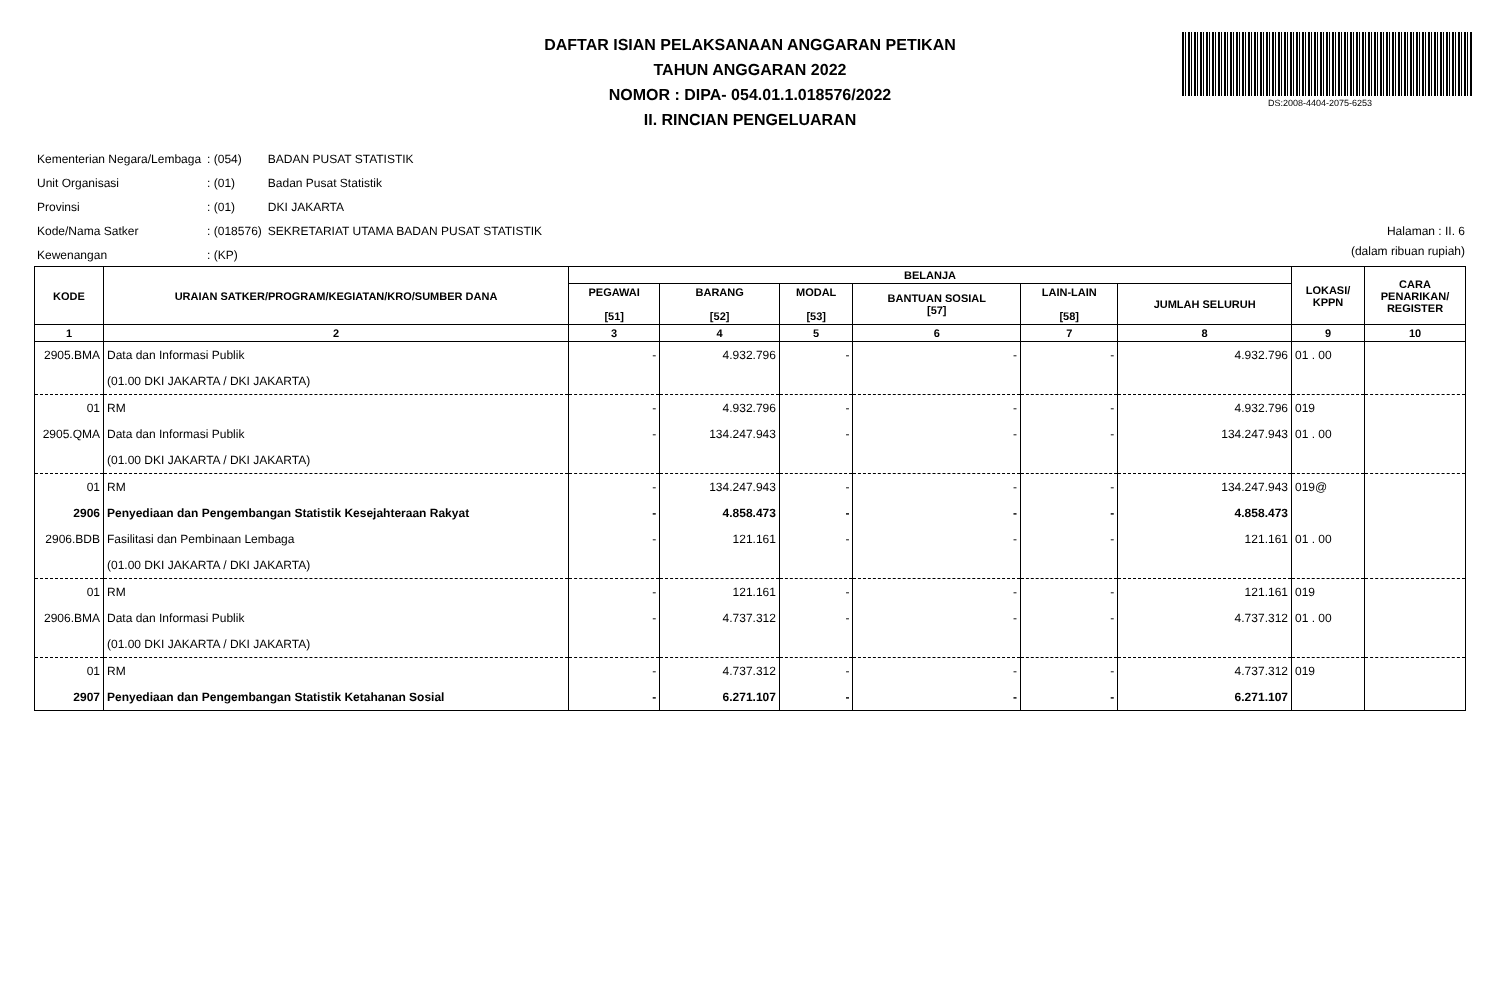DAFTAR ISIAN PELAKSANAAN ANGGARAN PETIKAN
TAHUN ANGGARAN 2022
NOMOR : DIPA- 054.01.1.018576/2022
II. RINCIAN PENGELUARAN
DS:2008-4404-2075-6253
| Kementerian Negara/Lembaga | : (054) | BADAN PUSAT STATISTIK |
| Unit Organisasi | : (01) | Badan Pusat Statistik |
| Provinsi | : (01) | DKI JAKARTA |
| Kode/Nama Satker | : (018576) | SEKRETARIAT UTAMA BADAN PUSAT STATISTIK |
| Kewenangan | : (KP) | |
Halaman : II. 6
(dalam ribuan rupiah)
| KODE | URAIAN SATKER/PROGRAM/KEGIATAN/KRO/SUMBER DANA | BELANJA | | | | | | LOKASI/ KPPN | CARA PENARIKAN/ REGISTER |
| --- | --- | --- | --- | --- | --- | --- | --- | --- | --- |
| | | PEGAWAI [51] | BARANG [52] | MODAL [53] | BANTUAN SOSIAL [57] | LAIN-LAIN [58] | JUMLAH SELURUH | | |
| 1 | 2 | 3 | 4 | 5 | 6 | 7 | 8 | 9 | 10 |
| 2905.BMA | Data dan Informasi Publik | - | 4.932.796 | - | - | - | 4.932.796 | 01 . 00 | |
| | (01.00 DKI JAKARTA / DKI JAKARTA) | | | | | | | | |
| 01 | RM | - | 4.932.796 | - | - | - | 4.932.796 | 019 | |
| 2905.QMA | Data dan Informasi Publik | - | 134.247.943 | - | - | - | 134.247.943 | 01 . 00 | |
| | (01.00 DKI JAKARTA / DKI JAKARTA) | | | | | | | | |
| 01 | RM | - | 134.247.943 | - | - | - | 134.247.943 | 019@ | |
| 2906 | Penyediaan dan Pengembangan Statistik Kesejahteraan Rakyat | - | 4.858.473 | - | - | - | 4.858.473 | | |
| 2906.BDB | Fasilitasi dan Pembinaan Lembaga | - | 121.161 | - | - | - | 121.161 | 01 . 00 | |
| | (01.00 DKI JAKARTA / DKI JAKARTA) | | | | | | | | |
| 01 | RM | - | 121.161 | - | - | - | 121.161 | 019 | |
| 2906.BMA | Data dan Informasi Publik | - | 4.737.312 | - | - | - | 4.737.312 | 01 . 00 | |
| | (01.00 DKI JAKARTA / DKI JAKARTA) | | | | | | | | |
| 01 | RM | - | 4.737.312 | - | - | - | 4.737.312 | 019 | |
| 2907 | Penyediaan dan Pengembangan Statistik Ketahanan Sosial | - | 6.271.107 | - | - | - | 6.271.107 | | |